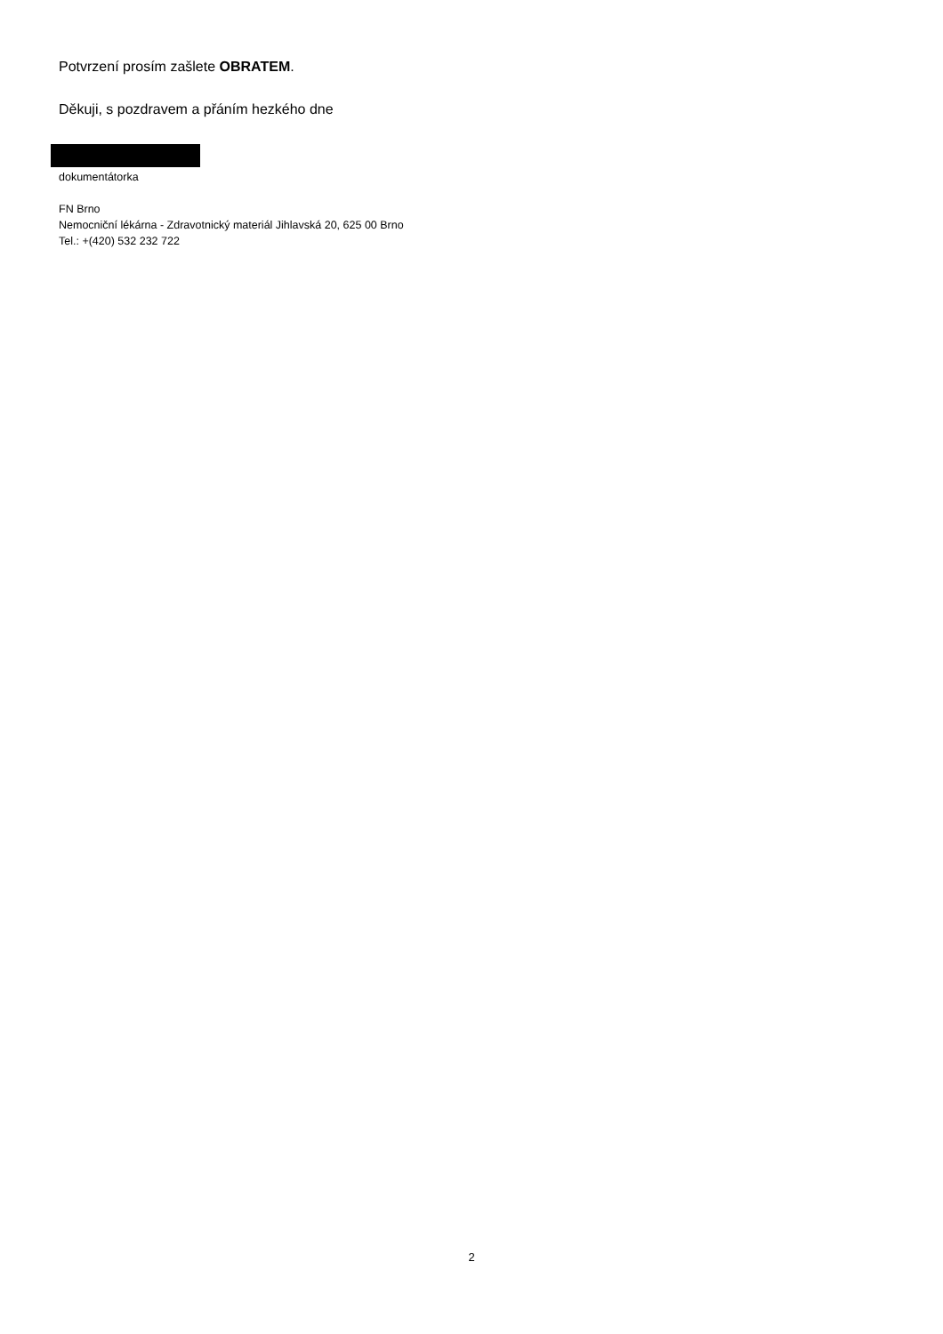Potvrzení prosím zašlete OBRATEM.
Děkuji, s pozdravem a přáním hezkého dne
dokumentátorka
FN Brno
Nemocniční lékárna - Zdravotnický materiál Jihlavská 20, 625 00 Brno
Tel.: +(420) 532 232 722
2